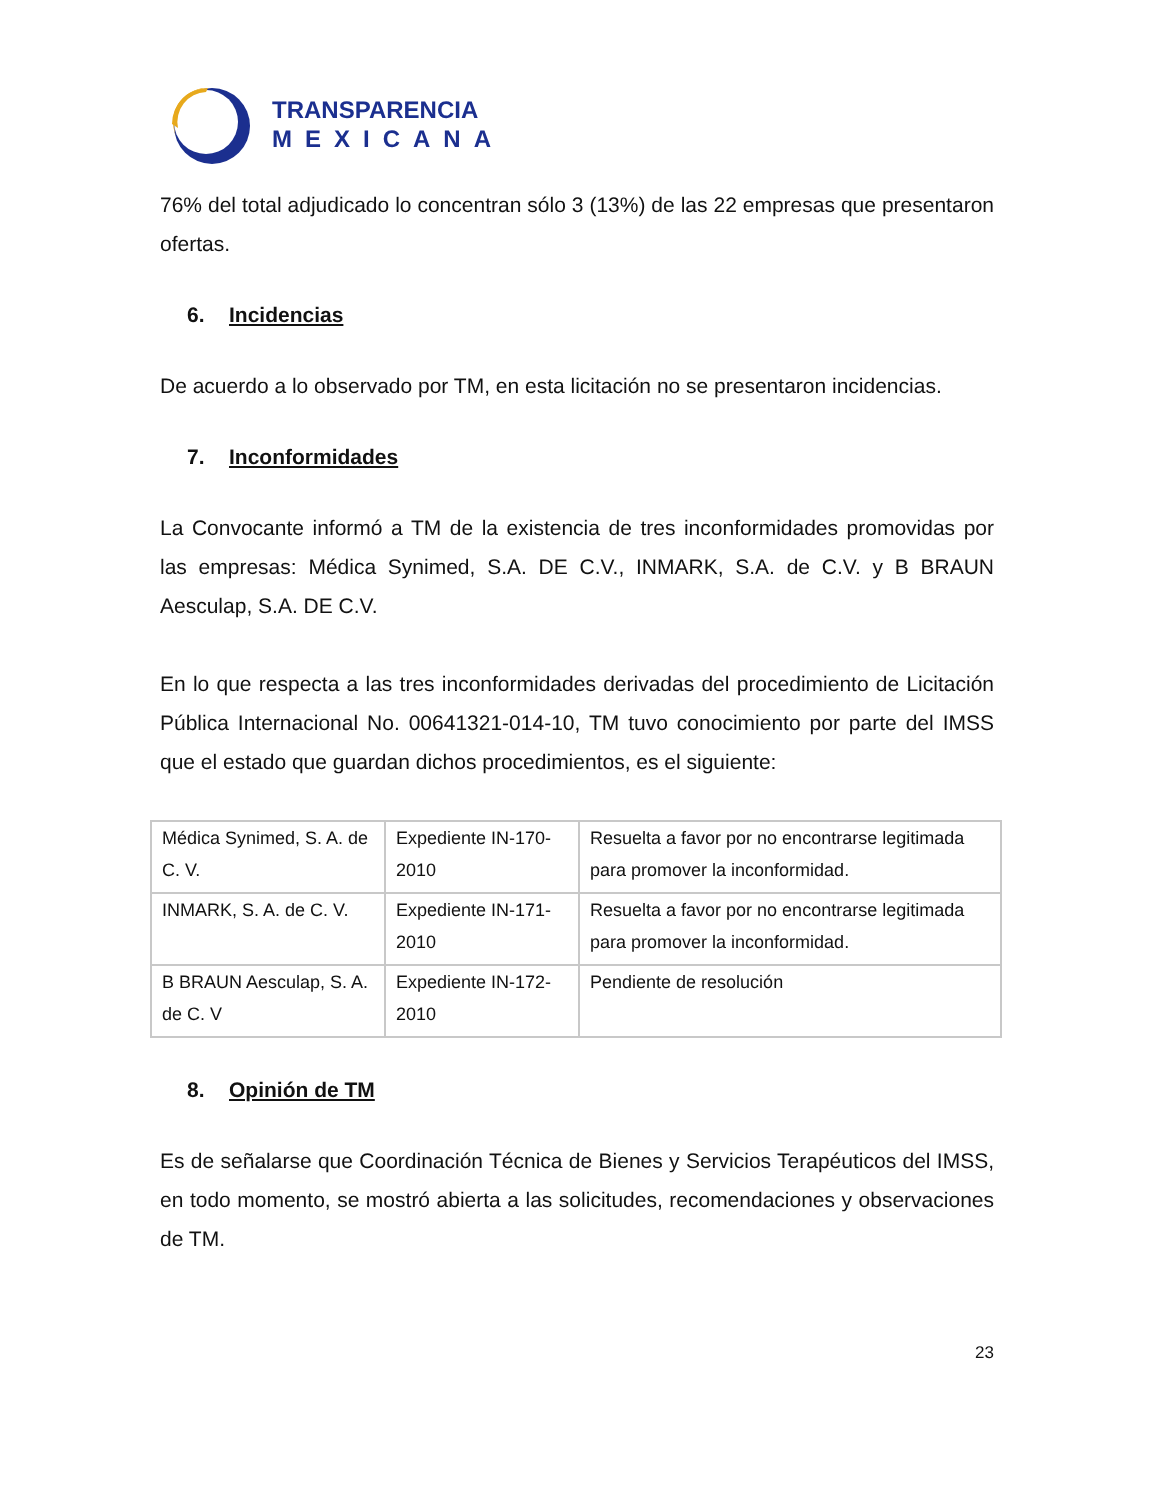TRANSPARENCIA
MEXICANA
76% del total adjudicado lo concentran sólo 3 (13%) de las 22 empresas que presentaron ofertas.
6. Incidencias
De acuerdo a lo observado por TM, en esta licitación no se presentaron incidencias.
7. Inconformidades
La Convocante informó a TM de la existencia de tres inconformidades promovidas por las empresas: Médica Synimed, S.A. DE C.V., INMARK, S.A. de C.V. y B BRAUN Aesculap, S.A. DE C.V.
En lo que respecta a las tres inconformidades derivadas del procedimiento de Licitación Pública Internacional No. 00641321-014-10, TM tuvo conocimiento por parte del IMSS que el estado que guardan dichos procedimientos, es el siguiente:
| Médica Synimed, S. A. de C. V. | Expediente IN-170-2010 | Resuelta a favor por no encontrarse legitimada para promover la inconformidad. |
| INMARK, S. A. de C. V. | Expediente IN-171-2010 | Resuelta a favor por no encontrarse legitimada para promover la inconformidad. |
| B BRAUN Aesculap, S. A. de C. V | Expediente IN-172-2010 | Pendiente de resolución |
8. Opinión de TM
Es de señalarse que Coordinación Técnica de Bienes y Servicios Terapéuticos del IMSS, en todo momento, se mostró abierta a las solicitudes, recomendaciones y observaciones de TM.
23